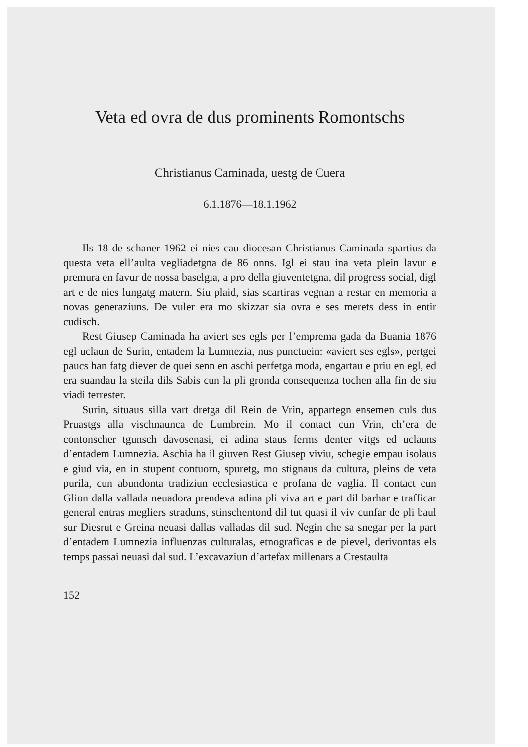Veta ed ovra de dus prominents Romontschs
Christianus Caminada, uestg de Cuera
6.1.1876—18.1.1962
Ils 18 de schaner 1962 ei nies cau diocesan Christianus Caminada spartius da questa veta ell’aulta vegliadetgna de 86 onns. Igl ei stau ina veta plein lavur e premura en favur de nossa baselgia, a pro della giuventetgna, dil progress social, digl art e de nies lungatg matern. Siu plaid, sias scartiras vegnan a restar en memoria a novas generaziuns. De vuler era mo skizzar sia ovra e ses merets dess in entir cudisch.
Rest Giusep Caminada ha aviert ses egls per l’emprema gada da Buania 1876 egl uclaun de Surin, entadem la Lumnezia, nus punctuein: «aviert ses egls», pertgei paucs han fatg diever de quei senn en aschi perfetga moda, engartau e priu en egl, ed era suandau la steila dils Sabis cun la pli gronda consequenza tochen alla fin de siu viadi terrester.
Surin, situaus silla vart dretga dil Rein de Vrin, appartegn ensemen culs dus Pruastgs alla vischnaunca de Lumbrein. Mo il contact cun Vrin, ch’era de contonscher tgunsch davosenasi, ei adina staus ferms denter vitgs ed uclauns d’entadem Lumnezia. Aschia ha il giuven Rest Giusep viviu, schegie empau isolaus e giud via, en in stupent contuorn, spuretg, mo stignaus da cultura, pleins de veta purila, cun abundonta tradiziun ecclesiastica e profana de vaglia. Il contact cun Glion dalla vallada neuadora prendeva adina pli viva art e part dil barhar e trafficar general entras megliers straduns, stinschentond dil tut quasi il viv cunfar de pli baul sur Diesrut e Greina neuasi dallas valladas dil sud. Negin che sa snegar per la part d’entadem Lumnezia influenzas culturalas, etnograficas e de pievel, derivontas els temps passai neuasi dal sud. L’excavaziun d’artefax millenars a Crestaulta
152